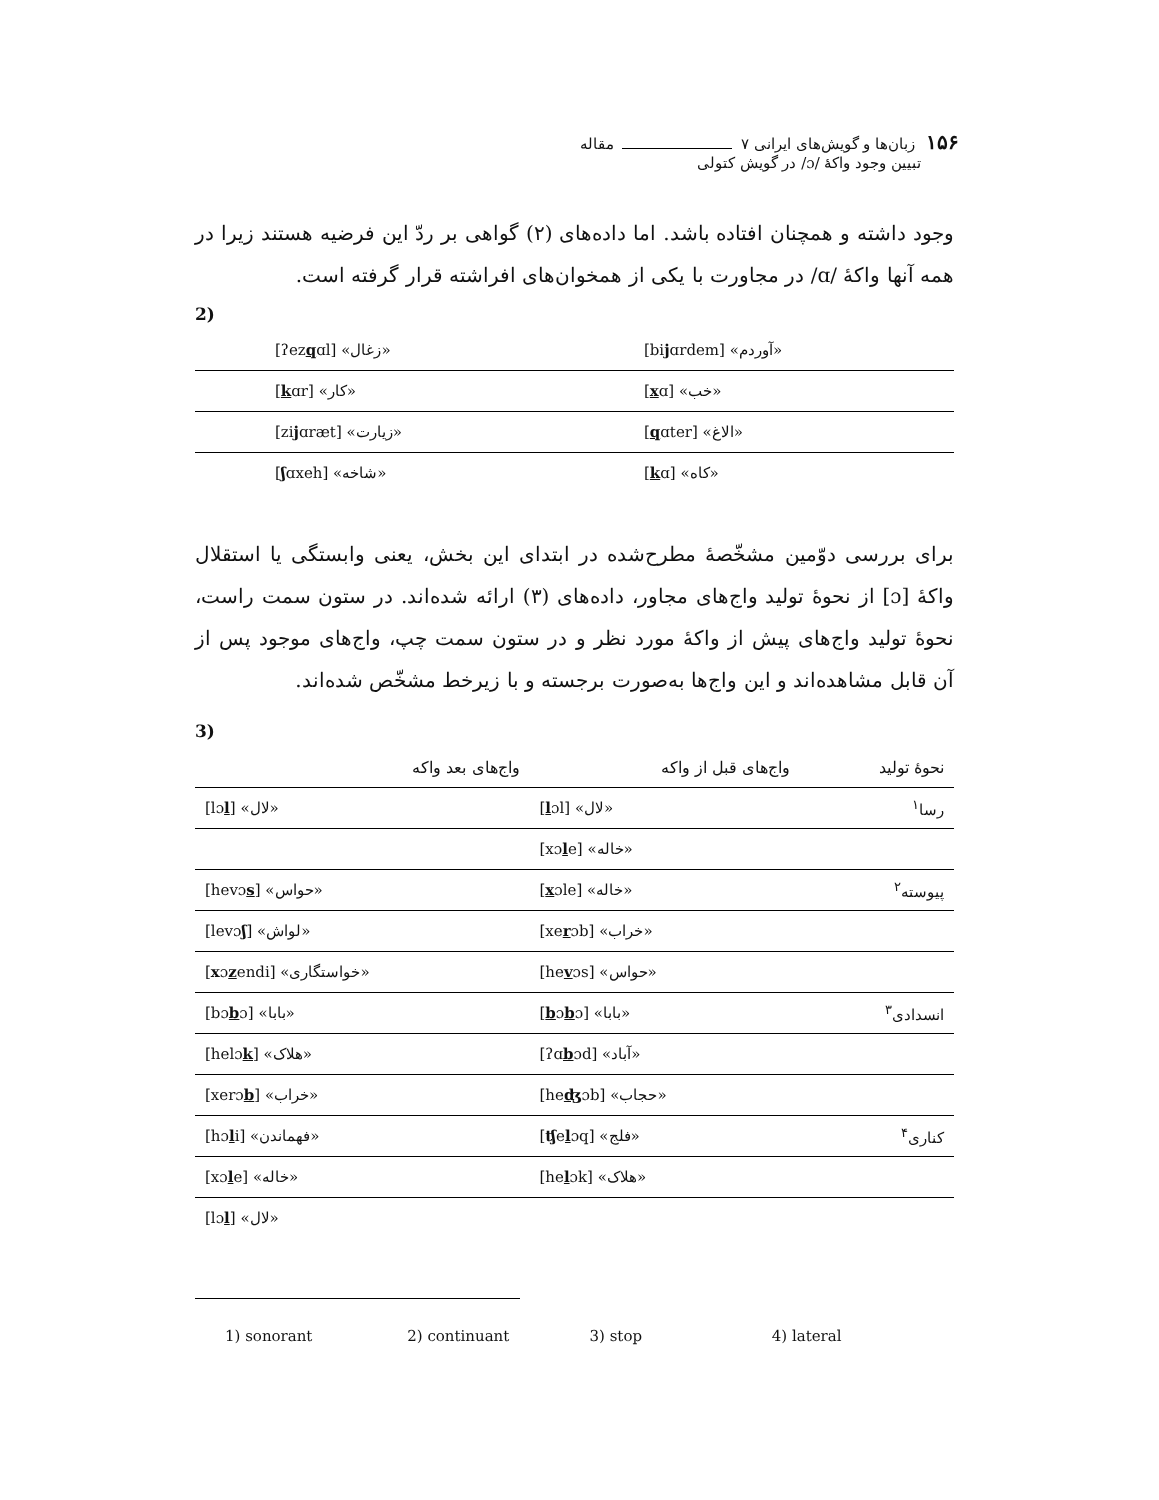۱۵۶ زبان‌ها و گویش‌های ایرانی ۷ مقاله
تبیین وجود واکهٔ /ɔ/ در گویش کتولی
وجود داشته و همچنان افتاده باشد. اما داده‌های (۲) گواهی بر ردّ این فرضیه هستند زیرا در همه آنها واکهٔ /ɑ/ در مجاورت با یکی از همخوان‌های افراشته قرار گرفته است.
2)
| [ʔez q ɑl] «زغال» | [bi j ɑrdem] «آوردم» |
| [ k ɑr] «کار» | [ x ɑ] «خب» |
| [zi j ɑræt] «زیارت» | [ q ɑter] «الاغ» |
| [ ʃ ɑxeh] «شاخه» | [ k ɑ] «کاه» |
برای بررسی دوّمین مشخّصهٔ مطرح‌شده در ابتدای این بخش، یعنی وابستگی یا استقلال واکهٔ [ɔ] از نحوهٔ تولید واج‌های مجاور، داده‌های (۳) ارائه شده‌اند. در ستون سمت راست، نحوهٔ تولید واج‌های پیش از واکهٔ مورد نظر و در ستون سمت چپ، واج‌های موجود پس از آن قابل مشاهده‌اند و این واج‌ها به‌صورت برجسته و با زیرخط مشخّص شده‌اند.
3)
| واج‌های بعد واکه | واج‌های قبل از واکه | نحوهٔ تولید |
| --- | --- | --- |
| [lɔ l ] «لال» | [ l ɔl] «لال» | رسا<sup>۱</sup> |
| | [xɔ l e] «خاله» | |
| [hevɔ s ] «حواس» | [ x ɔle] «خاله» | پیوسته<sup>۲</sup> |
| [levɔ ʃ ] «لواش» | [xe r ɔb] «خراب» | |
| [ x ɔ z endi] «خواستگاری» | [he v ɔs] «حواس» | |
| [bɔ b ɔ] «بابا» | [ b ɔ b ɔ] «بابا» | انسدادی<sup>۳</sup> |
| [helɔ k ] «هلاک» | [ʔɑ b ɔd] «آباد» | |
| [xerɔ b ] «خراب» | [he ʤ ɔb] «حجاب» | |
| [hɔ l i] «فهماندن» | [ ʧ e l ɔq] «فلج» | کناری<sup>۴</sup> |
| [xɔ l e] «خاله» | [he l ɔk] «هلاک» | |
| [lɔ l ] «لال» | | |
1) sonorant 2) continuant 3) stop 4) lateral